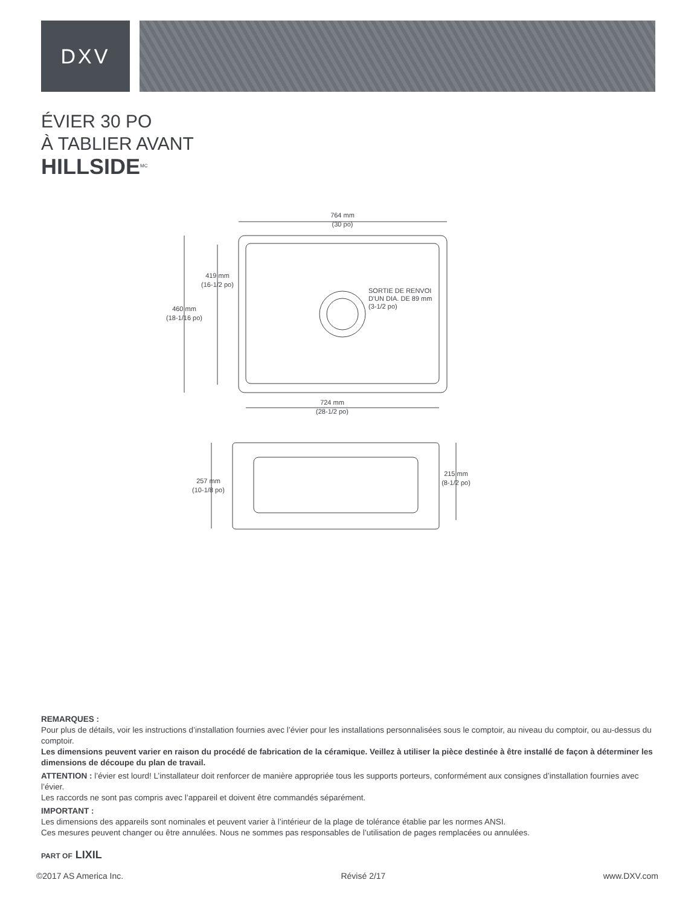DXV
ÉVIER 30 PO
À TABLIER AVANT
HILLSIDE<sup>MC</sup>
764 mm
(30 po)
419 mm
(16-1/2 po)
460 mm
(18-1/16 po)
SORTIE DE RENVOI
D'UN DIA. DE 89 mm
(3-1/2 po)
724 mm
(28-1/2 po)
257 mm
(10-1/8 po)
215 mm
(8-1/2 po)
REMARQUES :
Pour plus de détails, voir les instructions d’installation fournies avec l’évier pour les installations personnalisées sous le comptoir, au niveau du comptoir, ou au-dessus du comptoir.
Les dimensions peuvent varier en raison du procédé de fabrication de la céramique. Veillez à utiliser la pièce destinée à être installé de façon à déterminer les dimensions de découpe du plan de travail.
ATTENTION : l’évier est lourd! L’installateur doit renforcer de manière appropriée tous les supports porteurs, conformément aux consignes d’installation fournies avec l’évier.
Les raccords ne sont pas compris avec l’appareil et doivent être commandés séparément.
IMPORTANT :
Les dimensions des appareils sont nominales et peuvent varier à l’intérieur de la plage de tolérance établie par les normes ANSI.
Ces mesures peuvent changer ou être annulées. Nous ne sommes pas responsables de l’utilisation de pages remplacées ou annulées.
PART OF LIXIL
©2017 AS America Inc. Révisé 2/17 www.DXV.com